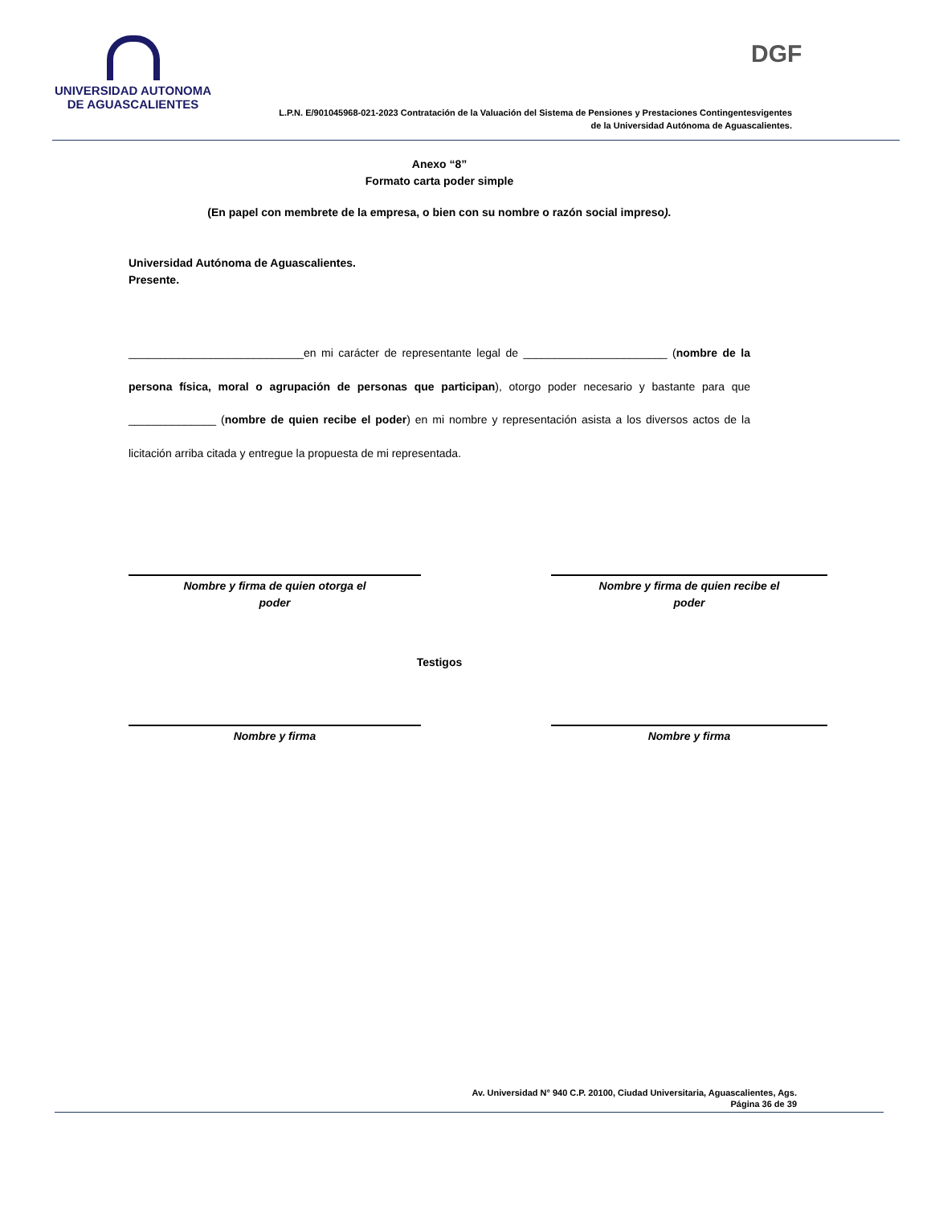UNIVERSIDAD AUTONOMA
DE AGUASCALIENTES
DGF
L.P.N. E/901045968-021-2023 Contratación de la Valuación del Sistema de Pensiones y Prestaciones Contingentesvigentes
de la Universidad Autónoma de Aguascalientes.
Anexo “8”
Formato carta poder simple
(En papel con membrete de la empresa, o bien con su nombre o razón social impreso).
Universidad Autónoma de Aguascalientes.
Presente.
____________________________en mi carácter de representante legal de _______________________ (nombre de la persona física, moral o agrupación de personas que participan), otorgo poder necesario y bastante para que ______________ (nombre de quien recibe el poder) en mi nombre y representación asista a los diversos actos de la licitación arriba citada y entregue la propuesta de mi representada.
Nombre y firma de quien otorga el
poder
Nombre y firma de quien recibe el
poder
Testigos
Nombre y firma Nombre y firma
Av. Universidad N° 940 C.P. 20100, Ciudad Universitaria, Aguascalientes, Ags.
Página 36 de 39